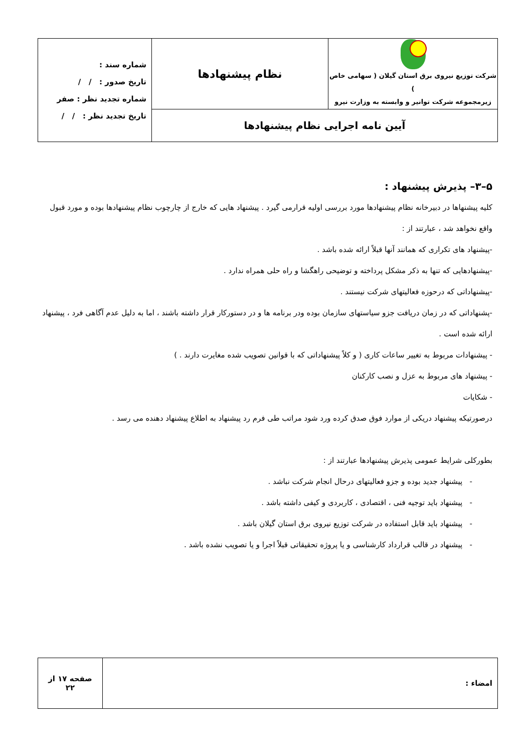| شرکت توزیع نیروی برق استان گیلان ( سهامی خاص ) زیرمجموعه شرکت توانیر و وابسته به وزارت نیرو | نظام پیشنهادها | شماره سند : تاریخ صدور : / / شماره تجدید نظر : صفر تاریخ تجدید نظر : / / |
| آیین نامه اجرایی نظام پیشنهادها | | |
۵–۳– پذیرش پیشنهاد :
کلیه پیشنهاها در دبیرخانه نظام پیشنهادها مورد بررسی اولیه قرارمی گیرد . پیشنهاد هایی که خارج از چارچوب نظام پیشنهادها بوده و مورد قبول واقع نخواهد شد ، عبارتند از :
-پیشنهاد های تکراری که همانند آنها قبلاً ارائه شده باشد .
-پیشنهادهایی که تنها به ذکر مشکل پرداخته و توضیحی راهگشا و راه حلی همراه ندارد .
-پیشنهاداتی که درحوزه فعالیتهای شرکت نیستند .
-پشنهاداتی که در زمان دریافت جزو سیاستهای سازمان بوده ودر برنامه ها و در دستورکار قرار داشته باشند ، اما به دلیل عدم آگاهی فرد ، پیشنهاد ارائه شده است .
- پیشنهادات مربوط به تغییر ساعات کاری ( و کلاً پیشنهاداتی که با قوانین تصویب شده مغایرت دارند . )
- پیشنهاد های مربوط به عزل و نصب کارکنان
- شکایات
درصورتیکه پیشنهاد دریکی از موارد فوق صدق کرده ورد شود مراتب طی فرم رد پیشنهاد به اطلاع پیشنهاد دهنده می رسد .
بطورکلی شرایط عمومی پذیرش پیشنهادها عبارتند از :
- پیشنهاد جدید بوده و جزو فعالیتهای درحال انجام شرکت نباشد .
- پیشنهاد باید توجیه فنی ، اقتصادی ، کاربردی و کیفی داشته باشد .
- پیشنهاد باید قابل استفاده در شرکت توزیع نیروی برق استان گیلان باشد .
- پیشنهاد در قالب قرارداد کارشناسی و یا پروژه تحقیقاتی قبلاً اجرا و یا تصویب نشده باشد .
| امضاء : | صفحه ۱۷ از ۲۲ |